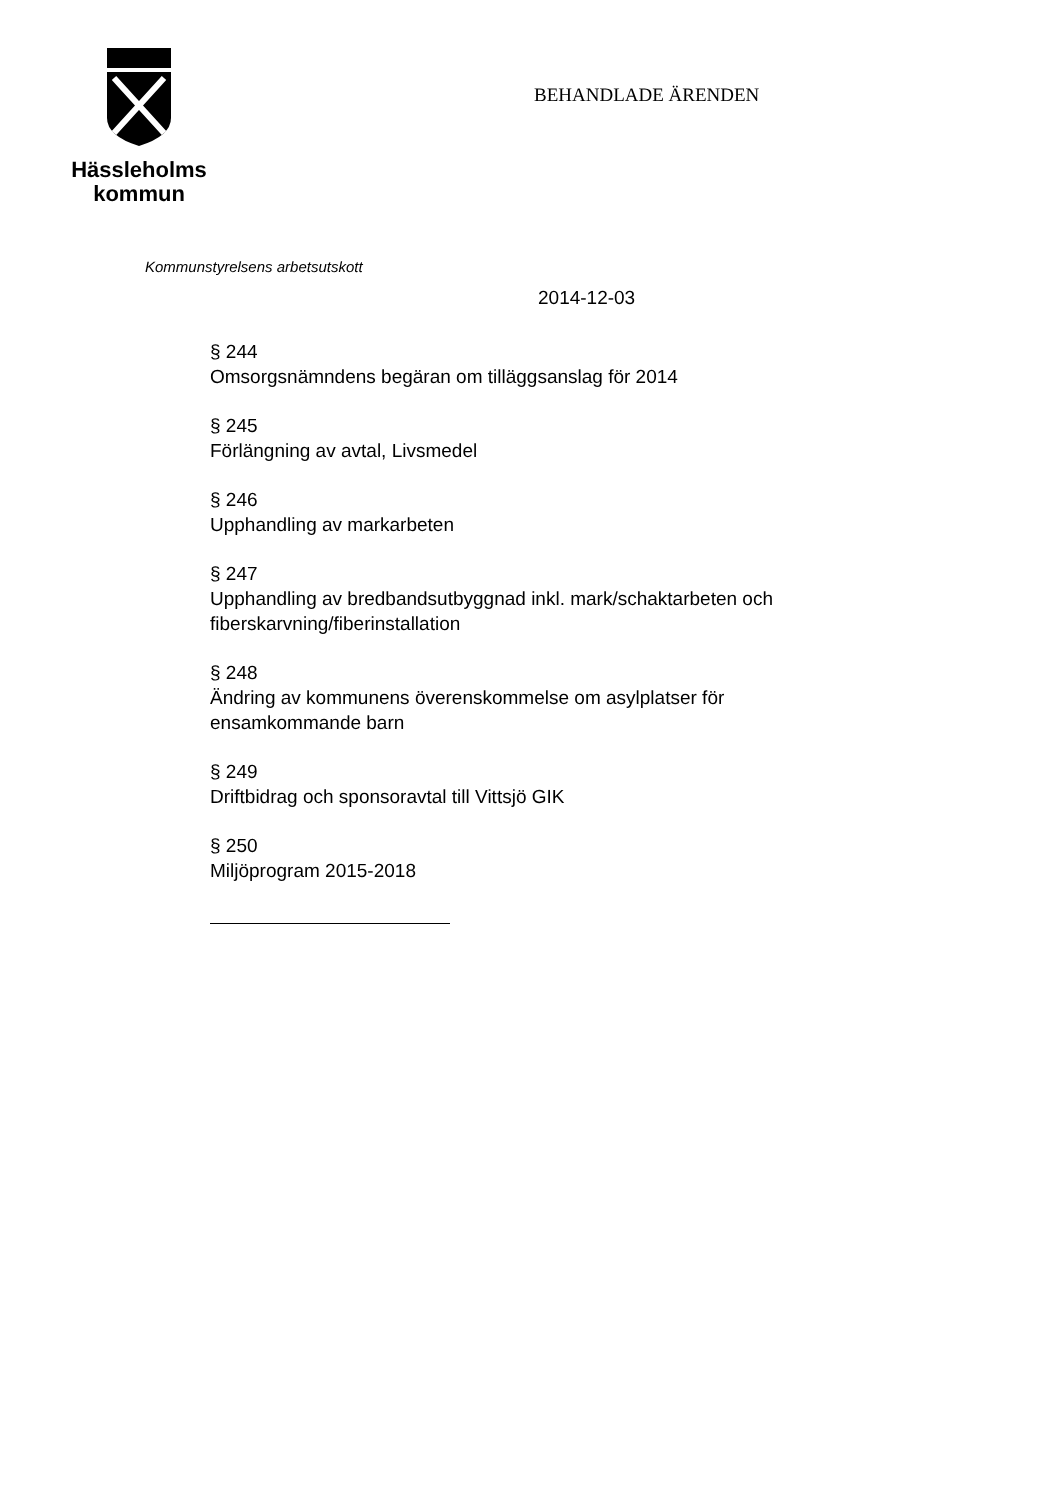Hässleholms
kommun
BEHANDLADE ÄRENDEN
Kommunstyrelsens arbetsutskott
2014-12-03
§ 244
Omsorgsnämndens begäran om tilläggsanslag för 2014
§ 245
Förlängning av avtal, Livsmedel
§ 246
Upphandling av markarbeten
§ 247
Upphandling av bredbandsutbyggnad inkl. mark/schaktarbeten och
fiberskarvning/fiberinstallation
§ 248
Ändring av kommunens överenskommelse om asylplatser för
ensamkommande barn
§ 249
Driftbidrag och sponsoravtal till Vittsjö GIK
§ 250
Miljöprogram 2015-2018